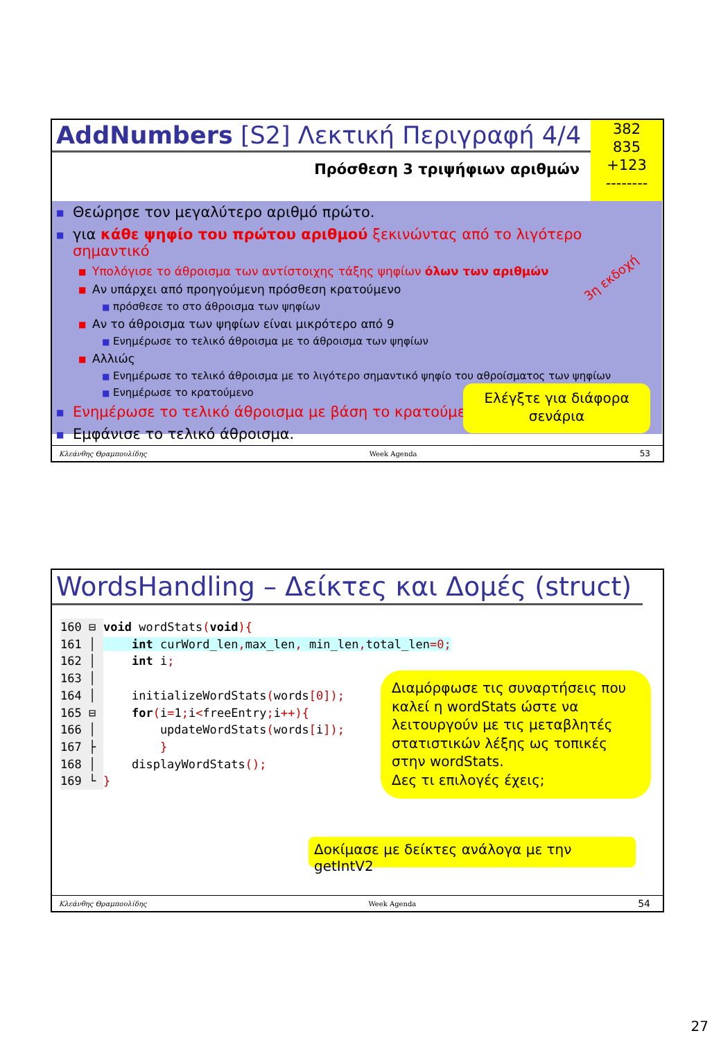AddNumbers [S2] Λεκτική Περιγραφή 4/4
382
835
+123
--------
Πρόσθεση 3 τριψήφιων αριθμών
■ Θεώρησε τον μεγαλύτερο αριθμό πρώτο.
■ για κάθε ψηφίο του πρώτου αριθμού ξεκινώντας από το λιγότερο σημαντικό
■ Υπολόγισε το άθροισμα των αντίστοιχης τάξης ψηφίων όλων των αριθμών
■ Αν υπάρχει από προηγούμενη πρόσθεση κρατούμενο
■ πρόσθεσε το στο άθροισμα των ψηφίων
■ Αν το άθροισμα των ψηφίων είναι μικρότερο από 9
■ Ενημέρωσε το τελικό άθροισμα με το άθροισμα των ψηφίων
■ Αλλιώς
■ Ενημέρωσε το τελικό άθροισμα με το λιγότερο σημαντικό ψηφίο του αθροίσματος των ψηφίων
■ Ενημέρωσε το κρατούμενο
■ Ενημέρωσε το τελικό άθροισμα με βάση το κρατούμενο
■ Εμφάνισε το τελικό άθροισμα.
3η εκδοχή
Ελέγξτε για διάφορα σενάρια
Κλεάνθης Θραμπουλίδης Week Agenda 53
WordsHandling – Δείκτες και Δομές (struct)
160 ⊟ void wordStats(void){ 161 │ int curWord_len, max_len, min_len, total_len=0; 162 │ int i; 163 │ 164 │ initializeWordStats(words[0]); 165 ⊟ for(i=1; i<freeEntry; i++){ 166 │ updateWordStats(words[i]); 167 ├ } 168 │ displayWordStats(); 169 └ }
Διαμόρφωσε τις συναρτήσεις που καλεί η wordStats ώστε να λειτουργούν με τις μεταβλητές στατιστικών λέξης ως τοπικές στην wordStats.
Δες τι επιλογές έχεις;
Δοκίμασε με δείκτες ανάλογα με την getIntV2
Κλεάνθης Θραμπουλίδης Week Agenda 54
27